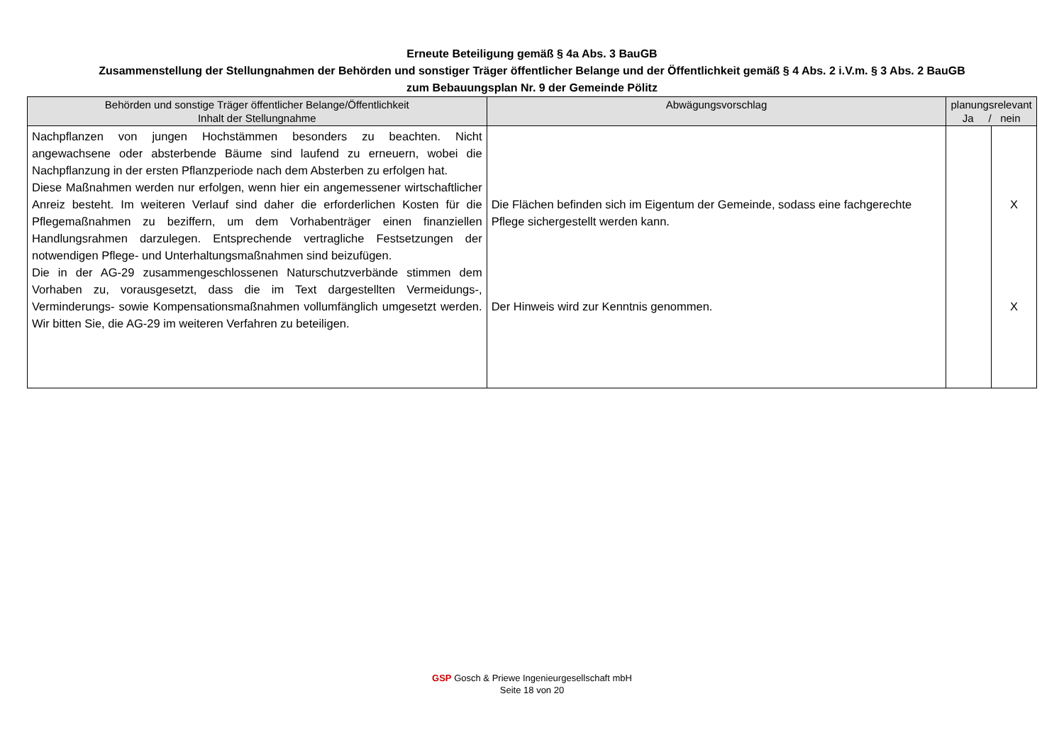Erneute Beteiligung gemäß § 4a Abs. 3 BauGB
Zusammenstellung der Stellungnahmen der Behörden und sonstiger Träger öffentlicher Belange und der Öffentlichkeit gemäß § 4 Abs. 2 i.V.m. § 3 Abs. 2 BauGB
zum Bebauungsplan Nr. 9 der Gemeinde Pölitz
| Behörden und sonstige Träger öffentlicher Belange/Öffentlichkeit Inhalt der Stellungnahme | Abwägungsvorschlag | planungsrelevant Ja / nein | |
| --- | --- | --- | --- |
| Nachpflanzen von jungen Hochstämmen besonders zu beachten. Nicht angewachsene oder absterbende Bäume sind laufend zu erneuern, wobei die Nachpflanzung in der ersten Pflanzperiode nach dem Absterben zu erfolgen hat. Diese Maßnahmen werden nur erfolgen, wenn hier ein angemessener wirtschaftlicher Anreiz besteht. Im weiteren Verlauf sind daher die erforderlichen Kosten für die Pflegemaßnahmen zu beziffern, um dem Vorhabenträger einen finanziellen Handlungsrahmen darzulegen. Entsprechende vertragliche Festsetzungen der notwendigen Pflege- und Unterhaltungsmaßnahmen sind beizufügen. Die in der AG-29 zusammengeschlossenen Naturschutzverbände stimmen dem Vorhaben zu, vorausgesetzt, dass die im Text dargestellten Vermeidungs-, Verminderungs- sowie Kompensationsmaßnahmen vollumfänglich umgesetzt werden. Wir bitten Sie, die AG-29 im weiteren Verfahren zu beteiligen. | Die Flächen befinden sich im Eigentum der Gemeinde, sodass eine fachgerechte Pflege sichergestellt werden kann. Der Hinweis wird zur Kenntnis genommen. | | X X |
GSP Gosch & Priewe Ingenieurgesellschaft mbH
Seite 18 von 20